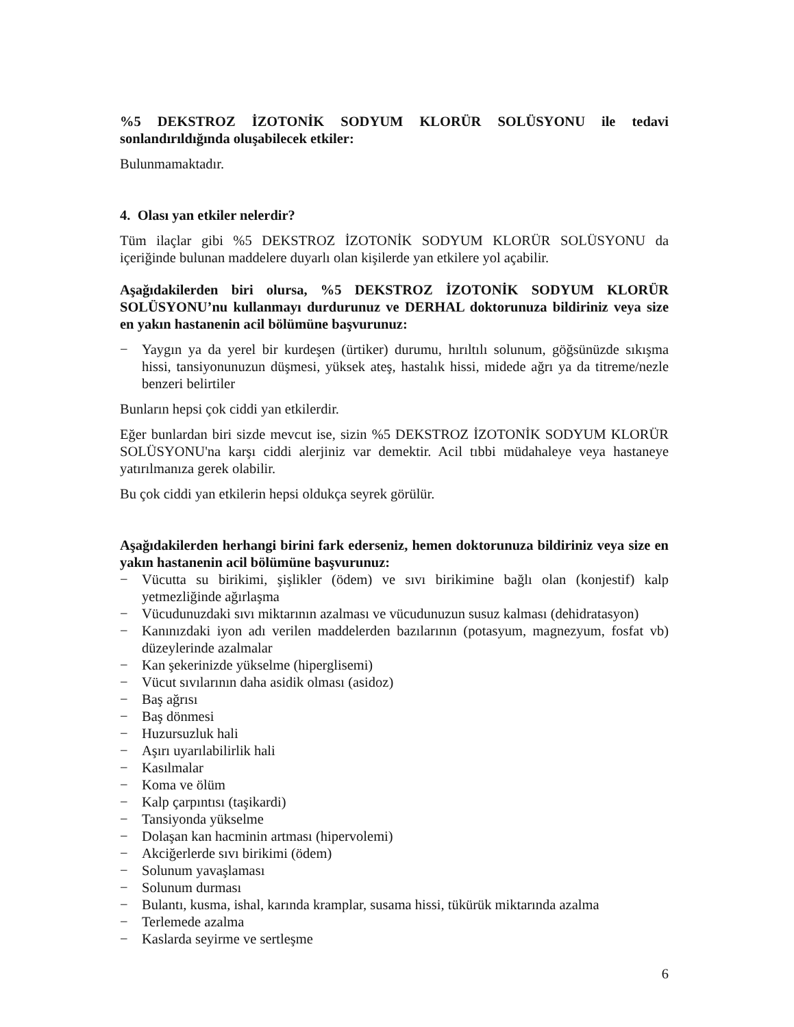%5 DEKSTROZ İZOTONİK SODYUM KLORÜR SOLÜSYONU ile tedavi sonlandırıldığında oluşabilecek etkiler:
Bulunmamaktadır.
4. Olası yan etkiler nelerdir?
Tüm ilaçlar gibi %5 DEKSTROZ İZOTONİK SODYUM KLORÜR SOLÜSYONU da içeriğinde bulunan maddelere duyarlı olan kişilerde yan etkilere yol açabilir.
Aşağıdakilerden biri olursa, %5 DEKSTROZ İZOTONİK SODYUM KLORÜR SOLÜSYONU’nu kullanmayı durdurunuz ve DERHAL doktorunuza bildiriniz veya size en yakın hastanenin acil bölümüne başvurunuz:
− Yaygın ya da yerel bir kurdeşen (ürtiker) durumu, hırıltılı solunum, göğsünüzde sıkışma hissi, tansiyonunuzun düşmesi, yüksek ateş, hastalık hissi, midede ağrı ya da titreme/nezle benzeri belirtiler
Bunların hepsi çok ciddi yan etkilerdir.
Eğer bunlardan biri sizde mevcut ise, sizin %5 DEKSTROZ İZOTONİK SODYUM KLORÜR SOLÜSYONU'na karşı ciddi alerjiniz var demektir. Acil tıbbi müdahaleye veya hastaneye yatırılmanıza gerek olabilir.
Bu çok ciddi yan etkilerin hepsi oldukça seyrek görülür.
Aşağıdakilerden herhangi birini fark ederseniz, hemen doktorunuza bildiriniz veya size en yakın hastanenin acil bölümüne başvurunuz:
− Vücutta su birikimi, şişlikler (ödem) ve sıvı birikimine bağlı olan (konjestif) kalp yetmezliğinde ağırlaşma
− Vücudunuzdaki sıvı miktarının azalması ve vücudunuzun susuz kalması (dehidratasyon)
− Kanınızdaki iyon adı verilen maddelerden bazılarının (potasyum, magnezyum, fosfat vb) düzeylerinde azalmalar
− Kan şekerinizde yükselme (hiperglisemi)
− Vücut sıvılarının daha asidik olması (asidoz)
− Baş ağrısı
− Baş dönmesi
− Huzursuzluk hali
− Aşırı uyarılabilirlik hali
− Kasılmalar
− Koma ve ölüm
− Kalp çarpıntısı (taşikardi)
− Tansiyonda yükselme
− Dolaşan kan hacminin artması (hipervolemi)
− Akciğerlerde sıvı birikimi (ödem)
− Solunum yavaşlaması
− Solunum durması
− Bulantı, kusma, ishal, karında kramplar, susama hissi, tükürük miktarında azalma
− Terlemede azalma
− Kaslarda seyirme ve sertleşme
6